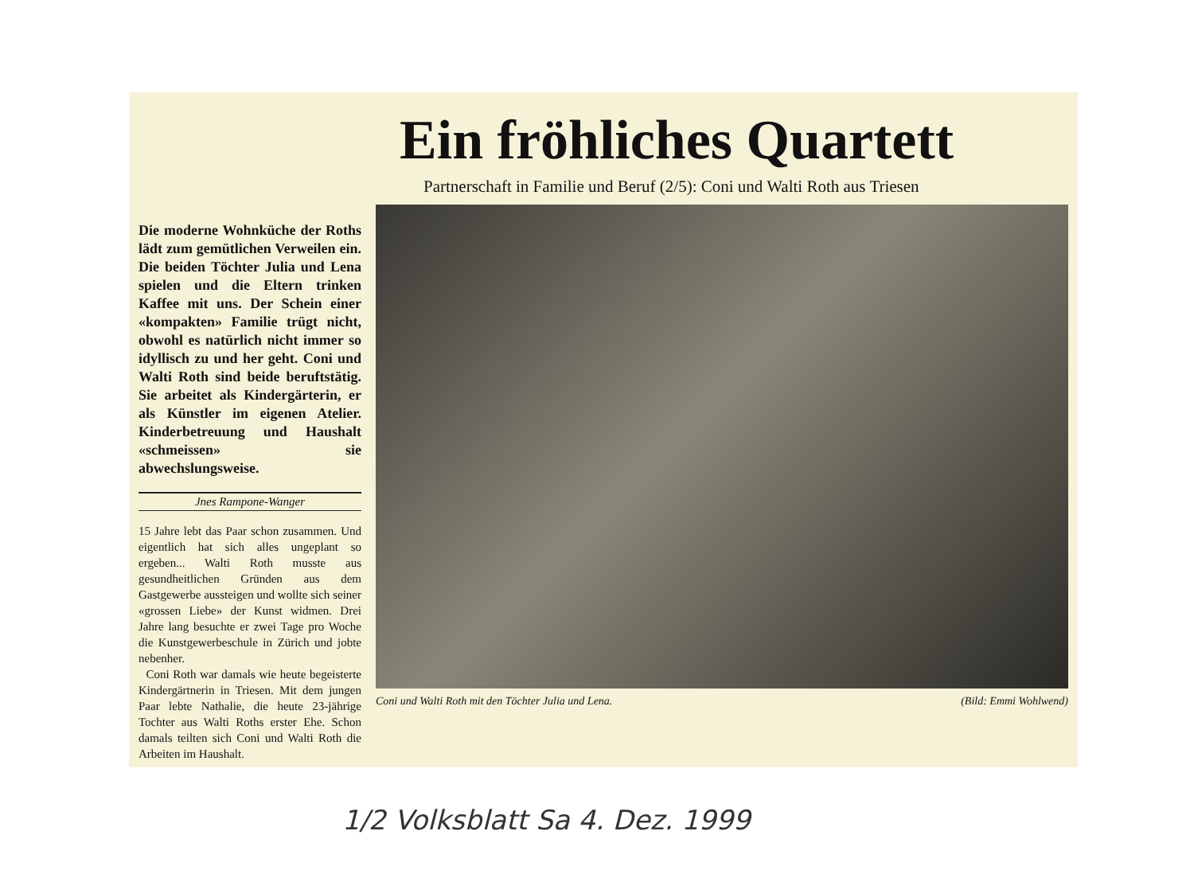Die moderne Wohnküche der Roths lädt zum gemütlichen Verweilen ein. Die beiden Töchter Julia und Lena spielen und die Eltern trinken Kaffee mit uns. Der Schein einer «kompakten» Familie trügt nicht, obwohl es natürlich nicht immer so idyllisch zu und her geht. Coni und Walti Roth sind beide beruftstätig. Sie arbeitet als Kindergärterin, er als Künstler im eigenen Atelier. Kinderbetreuung und Haushalt «schmeissen» sie abwechslungsweise.
Jnes Rampone-Wanger
15 Jahre lebt das Paar schon zusammen. Und eigentlich hat sich alles ungeplant so ergeben... Walti Roth musste aus gesundheitlichen Gründen aus dem Gastgewerbe aussteigen und wollte sich seiner «grossen Liebe» der Kunst widmen. Drei Jahre lang besuchte er zwei Tage pro Woche die Kunstgewerbeschule in Zürich und jobte nebenher.
Coni Roth war damals wie heute begeisterte Kindergärtnerin in Triesen. Mit dem jungen Paar lebte Nathalie, die heute 23-jährige Tochter aus Walti Roths erster Ehe. Schon damals teilten sich Coni und Walti Roth die Arbeiten im Haushalt.
Ein fröhliches Quartett
Partnerschaft in Familie und Beruf (2/5): Coni und Walti Roth aus Triesen
Coni und Walti Roth mit den Töchter Julia und Lena. (Bild: Emmi Wohlwend)
1/2 Volksblatt Sa 4. Dez. 1999